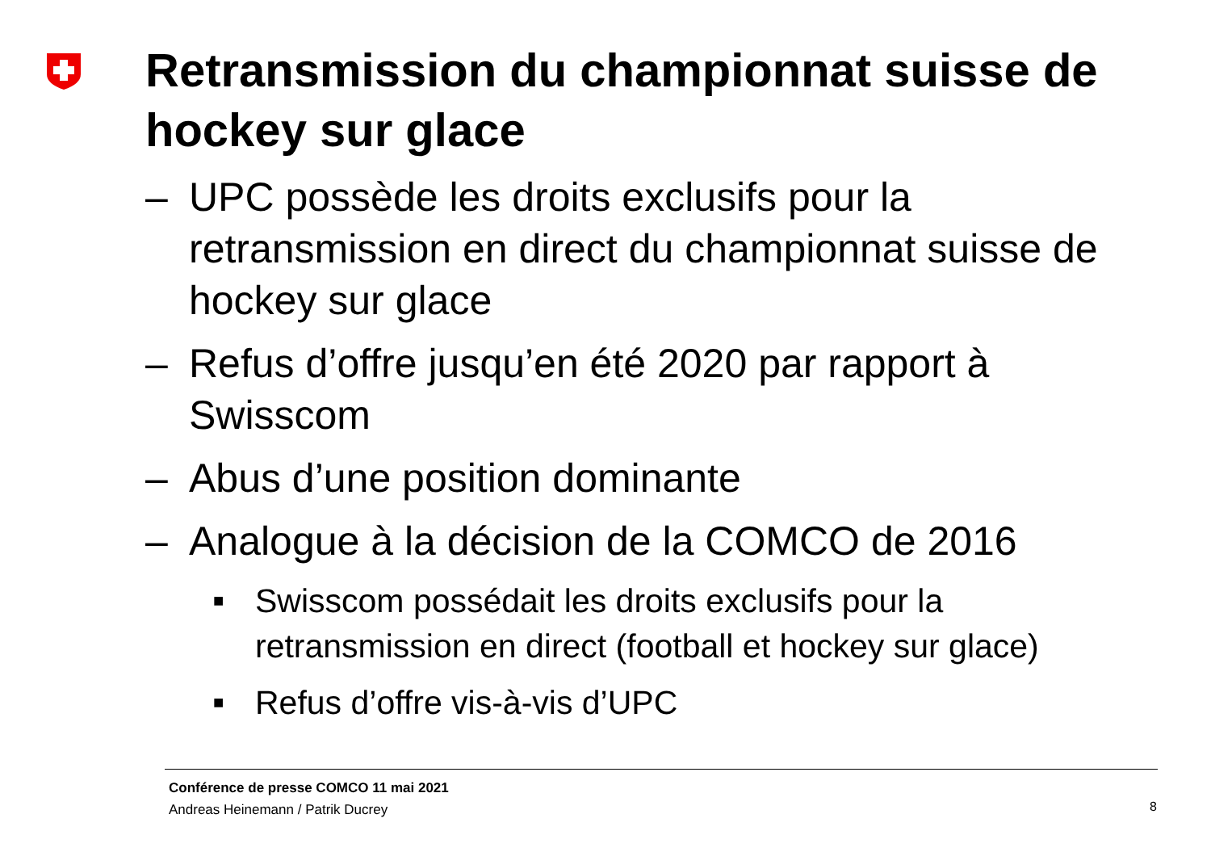Retransmission du championnat suisse de hockey sur glace
– UPC possède les droits exclusifs pour la retransmission en direct du championnat suisse de hockey sur glace
– Refus d’offre jusqu’en été 2020 par rapport à Swisscom
– Abus d’une position dominante
– Analogue à la décision de la COMCO de 2016
■ Swisscom possédait les droits exclusifs pour la retransmission en direct (football et hockey sur glace)
■ Refus d’offre vis-à-vis d’UPC
Conférence de presse COMCO 11 mai 2021
Andreas Heinemann / Patrik Ducrey
8